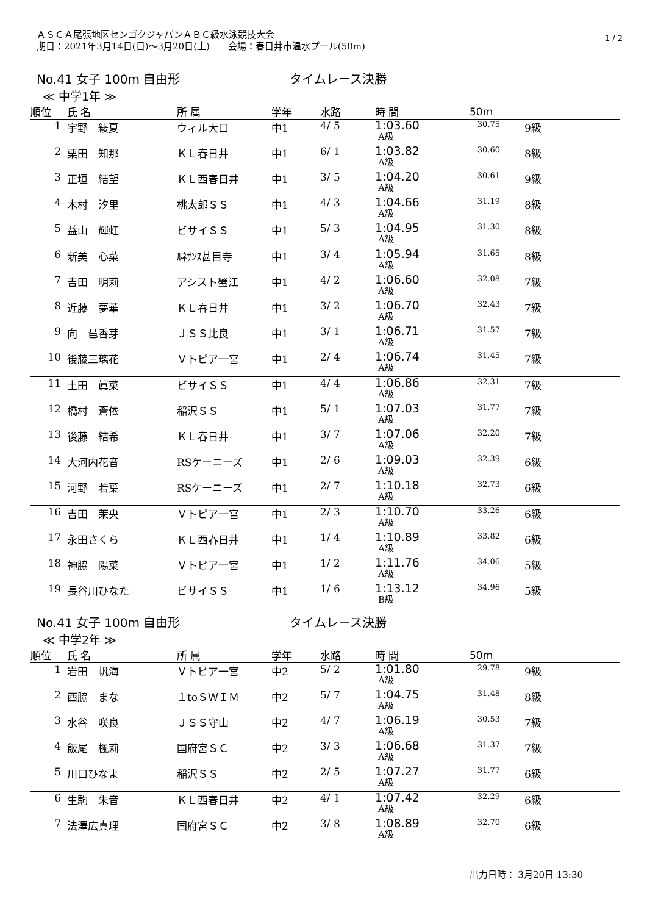1 / 2
ＡＳＣＡ尾張地区センゴクジャパンＡＢＣ級水泳競技大会
期日：2021年3月14日(日)～3月20日(土)　　会場：春日井市温水プール(50m)
No.41 女子 100m 自由形 タイムレース決勝
≪ 中学1年 ≫
| 順位 | 氏 名 | 所 属 | 学年 | 水路 | 時 間 | 50m | |
| --- | --- | --- | --- | --- | --- | --- | --- |
| 1 | 宇野 綾夏 | ウィル大口 | 中1 | 4/ 5 | 1:03.60 A級 | 30.75 | 9級 |
| 2 | 栗田 知那 | ＫＬ春日井 | 中1 | 6/ 1 | 1:03.82 A級 | 30.60 | 8級 |
| 3 | 正垣 結望 | ＫＬ西春日井 | 中1 | 3/ 5 | 1:04.20 A級 | 30.61 | 9級 |
| 4 | 木村 汐里 | 桃太郎ＳＳ | 中1 | 4/ 3 | 1:04.66 A級 | 31.19 | 8級 |
| 5 | 益山 輝虹 | ビサイＳＳ | 中1 | 5/ 3 | 1:04.95 A級 | 31.30 | 8級 |
| 6 | 新美 心菜 | ﾙﾈｻﾝｽ甚目寺 | 中1 | 3/ 4 | 1:05.94 A級 | 31.65 | 8級 |
| 7 | 吉田 明莉 | アシスト蟹江 | 中1 | 4/ 2 | 1:06.60 A級 | 32.08 | 7級 |
| 8 | 近藤 夢華 | ＫＬ春日井 | 中1 | 3/ 2 | 1:06.70 A級 | 32.43 | 7級 |
| 9 | 向 琶香芽 | ＪＳＳ比良 | 中1 | 3/ 1 | 1:06.71 A級 | 31.57 | 7級 |
| 10 | 後藤三璃花 | Ｖトピア一宮 | 中1 | 2/ 4 | 1:06.74 A級 | 31.45 | 7級 |
| 11 | 土田 眞菜 | ビサイＳＳ | 中1 | 4/ 4 | 1:06.86 A級 | 32.31 | 7級 |
| 12 | 橋村 蒼依 | 稲沢ＳＳ | 中1 | 5/ 1 | 1:07.03 A級 | 31.77 | 7級 |
| 13 | 後藤 結希 | ＫＬ春日井 | 中1 | 3/ 7 | 1:07.06 A級 | 32.20 | 7級 |
| 14 | 大河内花音 | RSケーニーズ | 中1 | 2/ 6 | 1:09.03 A級 | 32.39 | 6級 |
| 15 | 河野 若葉 | RSケーニーズ | 中1 | 2/ 7 | 1:10.18 A級 | 32.73 | 6級 |
| 16 | 吉田 茉央 | Ｖトピア一宮 | 中1 | 2/ 3 | 1:10.70 A級 | 33.26 | 6級 |
| 17 | 永田さくら | ＫＬ西春日井 | 中1 | 1/ 4 | 1:10.89 A級 | 33.82 | 6級 |
| 18 | 神脇 陽菜 | Ｖトピア一宮 | 中1 | 1/ 2 | 1:11.76 A級 | 34.06 | 5級 |
| 19 | 長谷川ひなた | ビサイＳＳ | 中1 | 1/ 6 | 1:13.12 B級 | 34.96 | 5級 |
No.41 女子 100m 自由形 タイムレース決勝
≪ 中学2年 ≫
| 順位 | 氏 名 | 所 属 | 学年 | 水路 | 時 間 | 50m | |
| --- | --- | --- | --- | --- | --- | --- | --- |
| 1 | 岩田 帆海 | Ｖトピア一宮 | 中2 | 5/ 2 | 1:01.80 A級 | 29.78 | 9級 |
| 2 | 西脇 まな | １toＳＷＩＭ | 中2 | 5/ 7 | 1:04.75 A級 | 31.48 | 8級 |
| 3 | 水谷 咲良 | ＪＳＳ守山 | 中2 | 4/ 7 | 1:06.19 A級 | 30.53 | 7級 |
| 4 | 飯尾 楓莉 | 国府宮ＳＣ | 中2 | 3/ 3 | 1:06.68 A級 | 31.37 | 7級 |
| 5 | 川口ひなよ | 稲沢ＳＳ | 中2 | 2/ 5 | 1:07.27 A級 | 31.77 | 6級 |
| 6 | 生駒 朱音 | ＫＬ西春日井 | 中2 | 4/ 1 | 1:07.42 A級 | 32.29 | 6級 |
| 7 | 法澤広真理 | 国府宮ＳＣ | 中2 | 3/ 8 | 1:08.89 A級 | 32.70 | 6級 |
出力日時： 3月20日 13:30